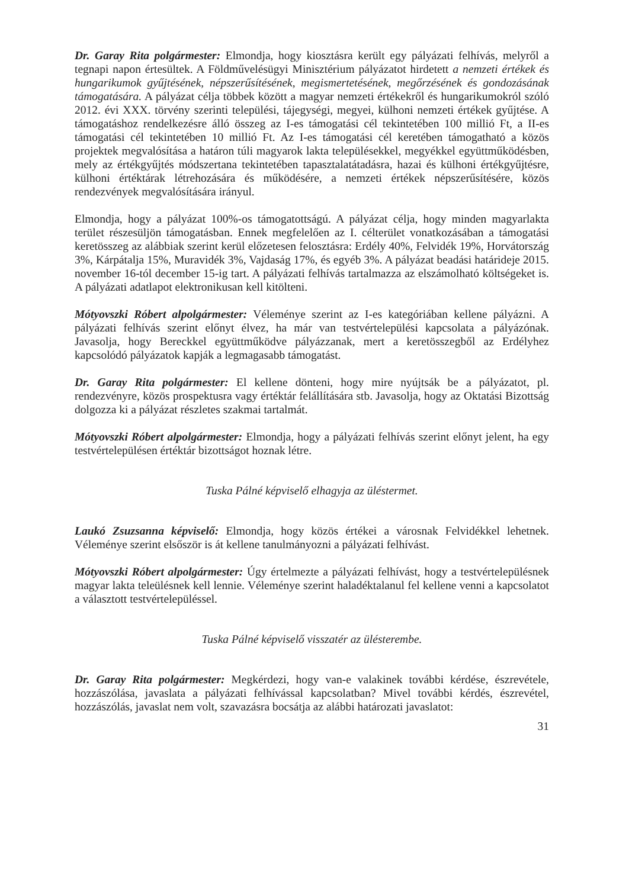Dr. Garay Rita polgármester: Elmondja, hogy kiosztásra került egy pályázati felhívás, melyről a tegnapi napon értesültek. A Földművelésügyi Minisztérium pályázatot hirdetett a nemzeti értékek és hungarikumok gyűjtésének, népszerűsítésének, megismertetésének, megőrzésének és gondozásának támogatására. A pályázat célja többek között a magyar nemzeti értékekről és hungarikumokról szóló 2012. évi XXX. törvény szerinti települési, tájegységi, megyei, külhoni nemzeti értékek gyűjtése. A támogatáshoz rendelkezésre álló összeg az I-es támogatási cél tekintetében 100 millió Ft, a II-es támogatási cél tekintetében 10 millió Ft. Az I-es támogatási cél keretében támogatható a közös projektek megvalósítása a határon túli magyarok lakta településekkel, megyékkel együttműködésben, mely az értékgyűjtés módszertana tekintetében tapasztalatátadásra, hazai és külhoni értékgyűjtésre, külhoni értéktárak létrehozására és működésére, a nemzeti értékek népszerűsítésére, közös rendezvények megvalósítására irányul.
Elmondja, hogy a pályázat 100%-os támogatottságú. A pályázat célja, hogy minden magyarlakta terület részesüljön támogatásban. Ennek megfelelően az I. célterület vonatkozásában a támogatási keretösszeg az alábbiak szerint kerül előzetesen felosztásra: Erdély 40%, Felvidék 19%, Horvátország 3%, Kárpátalja 15%, Muravidék 3%, Vajdaság 17%, és egyéb 3%. A pályázat beadási határideje 2015. november 16-tól december 15-ig tart. A pályázati felhívás tartalmazza az elszámolható költségeket is. A pályázati adatlapot elektronikusan kell kitölteni.
Mótyovszki Róbert alpolgármester: Véleménye szerint az I-es kategóriában kellene pályázni. A pályázati felhívás szerint előnyt élvez, ha már van testvértelepülési kapcsolata a pályázónak. Javasolja, hogy Bereckkel együttműködve pályázzanak, mert a keretösszegből az Erdélyhez kapcsolódó pályázatok kapják a legmagasabb támogatást.
Dr. Garay Rita polgármester: El kellene dönteni, hogy mire nyújtsák be a pályázatot, pl. rendezvényre, közös prospektusra vagy értéktár felállítására stb. Javasolja, hogy az Oktatási Bizottság dolgozza ki a pályázat részletes szakmai tartalmát.
Mótyovszki Róbert alpolgármester: Elmondja, hogy a pályázati felhívás szerint előnyt jelent, ha egy testvértelepülésen értéktár bizottságot hoznak létre.
Tuska Pálné képviselő elhagyja az üléstermet.
Laukó Zsuzsanna képviselő: Elmondja, hogy közös értékei a városnak Felvidékkel lehetnek. Véleménye szerint elsőször is át kellene tanulmányozni a pályázati felhívást.
Mótyovszki Róbert alpolgármester: Úgy értelmezte a pályázati felhívást, hogy a testvértelepülésnek magyar lakta teleülésnek kell lennie. Véleménye szerint haladéktalanul fel kellene venni a kapcsolatot a választott testvértelepüléssel.
Tuska Pálné képviselő visszatér az ülésterembe.
Dr. Garay Rita polgármester: Megkérdezi, hogy van-e valakinek további kérdése, észrevétele, hozzászólása, javaslata a pályázati felhívással kapcsolatban? Mivel további kérdés, észrevétel, hozzászólás, javaslat nem volt, szavazásra bocsátja az alábbi határozati javaslatot:
31